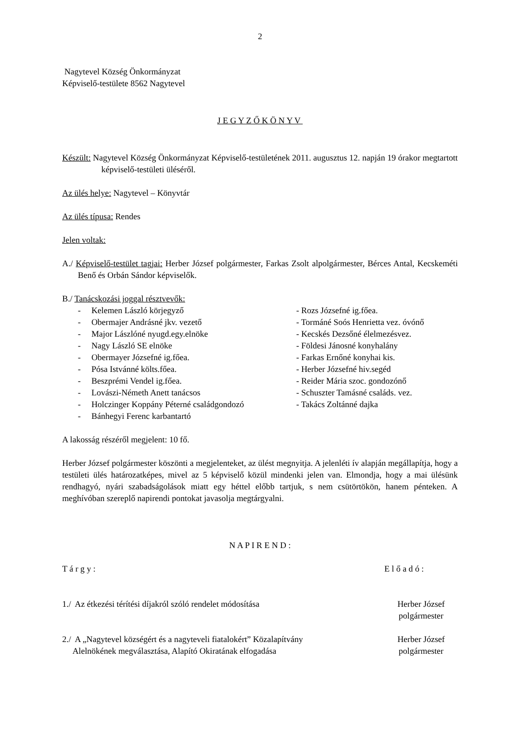2
Nagytevel Község Önkormányzat
Képviselő-testülete 8562 Nagytevel
J E G Y Z Ő K Ö N Y V
Készült: Nagytevel Község Önkormányzat Képviselő-testületének 2011. augusztus 12. napján 19 órakor megtartott képviselő-testületi üléséről.
Az ülés helye: Nagytevel – Könyvtár
Az ülés típusa: Rendes
Jelen voltak:
A./ Képviselő-testület tagjai: Herber József polgármester, Farkas Zsolt alpolgármester, Bérces Antal, Kecskeméti Benő és Orbán Sándor képviselők.
B./ Tanácskozási joggal résztvevők:
- Kelemen László körjegyző
- Obermajer Andrásné jkv. vezető
- Major Lászlóné nyugd.egy.elnöke
- Nagy László SE elnöke
- Obermayer Józsefné ig.főea.
- Pósa Istvánné költs.főea.
- Beszprémi Vendel ig.főea.
- Lovászi-Németh Anett tanácsos
- Holczinger Koppány Péterné családgondozó
- Bánhegyi Ferenc karbantartó
- Rozs Józsefné ig.főea.
- Tormáné Soós Henrietta vez. óvónő
- Kecskés Dezsőné élelmezésvez.
- Földesi Jánosné konyhalány
- Farkas Ernőné konyhai kis.
- Herber Józsefné hiv.segéd
- Reider Mária szoc. gondozónő
- Schuszter Tamásné családs. vez.
- Takács Zoltánné dajka
A lakosság részéről megjelent: 10 fő.
Herber József polgármester köszönti a megjelenteket, az ülést megnyitja. A jelenléti ív alapján megállapítja, hogy a testületi ülés határozatképes, mivel az 5 képviselő közül mindenki jelen van. Elmondja, hogy a mai ülésünk rendhagyó, nyári szabadságolások miatt egy héttel előbb tartjuk, s nem csütörtökön, hanem pénteken. A meghívóban szereplő napirendi pontokat javasolja megtárgyalni.
N A P I R E N D :
T á r g y : E l ő a d ó :
1./ Az étkezési térítési díjakról szóló rendelet módosítása Herber József
polgármester
2./ A „Nagytevel községért és a nagyteveli fiatalokért” Közalapítvány
Alelnökének megválasztása, Alapító Okiratának elfogadása Herber József
polgármester